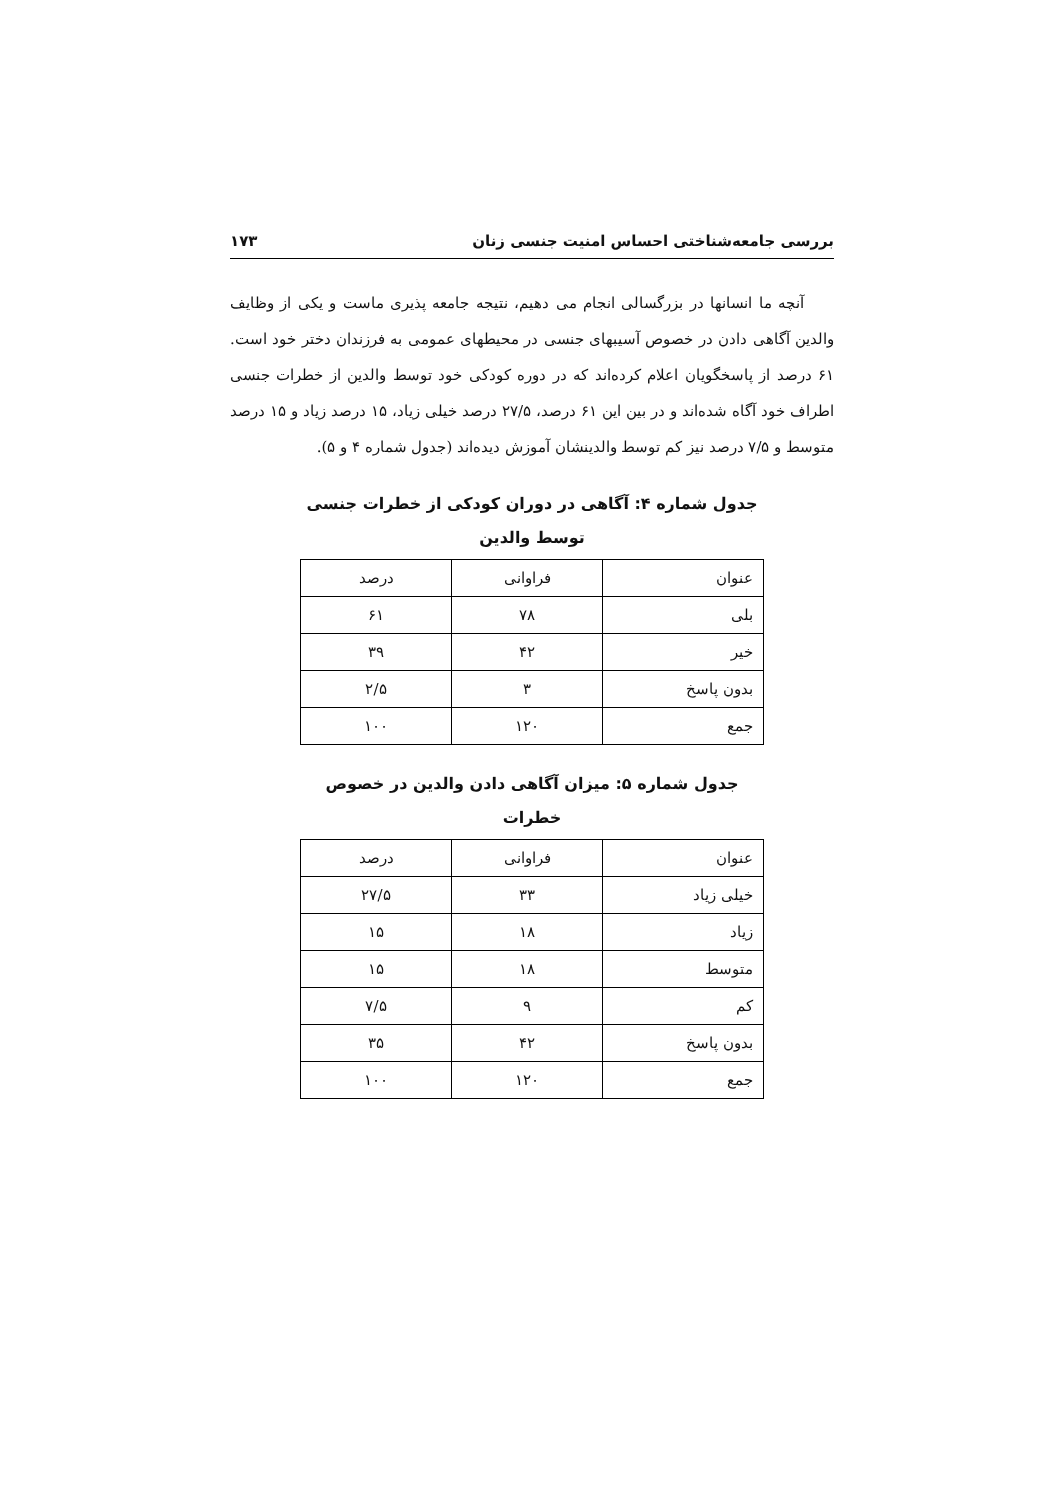بررسی جامعه‌شناختی احساس امنیت جنسی زنان ۱۷۳
آنچه ما انسانها در بزرگسالی انجام می دهیم، نتیجه جامعه پذیری ماست و یکی از وظایف والدین آگاهی دادن در خصوص آسیبهای جنسی در محیطهای عمومی به فرزندان دختر خود است. ۶۱ درصد از پاسخگویان اعلام کرده‌اند که در دوره کودکی خود توسط والدین از خطرات جنسی اطراف خود آگاه شده‌اند و در بین این ۶۱ درصد، ۲۷/۵ درصد خیلی زیاد، ۱۵ درصد زیاد و ۱۵ درصد متوسط و ۷/۵ درصد نیز کم توسط والدینشان آموزش دیده‌اند (جدول شماره ۴ و ۵).
جدول شماره ۴: آگاهی در دوران کودکی از خطرات جنسی
توسط والدین
| عنوان | فراوانی | درصد |
| --- | --- | --- |
| بلی | ۷۸ | ۶۱ |
| خیر | ۴۲ | ۳۹ |
| بدون پاسخ | ۳ | ۲/۵ |
| جمع | ۱۲۰ | ۱۰۰ |
جدول شماره ۵: میزان آگاهی دادن والدین در خصوص
خطرات
| عنوان | فراوانی | درصد |
| --- | --- | --- |
| خیلی زیاد | ۳۳ | ۲۷/۵ |
| زیاد | ۱۸ | ۱۵ |
| متوسط | ۱۸ | ۱۵ |
| کم | ۹ | ۷/۵ |
| بدون پاسخ | ۴۲ | ۳۵ |
| جمع | ۱۲۰ | ۱۰۰ |